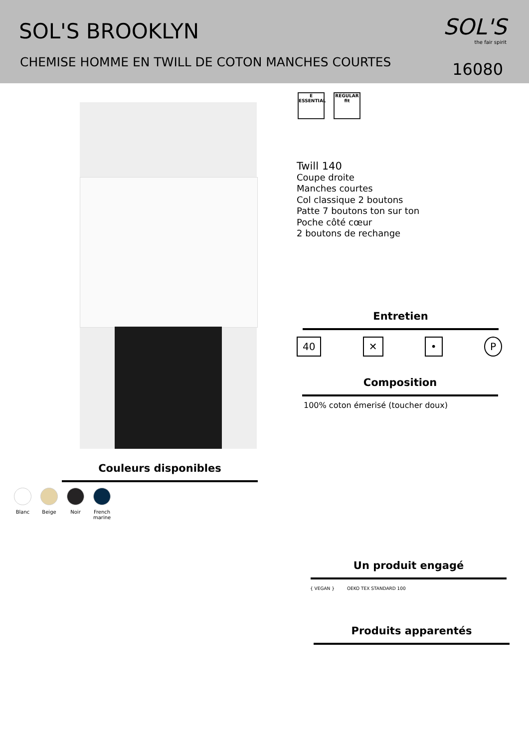SOL'S BROOKLYN
CHEMISE HOMME EN TWILL DE COTON MANCHES COURTES
SOL'S
the fair spirit
16080
E
ESSENTIAL
REGULAR
fit
Twill 140
Coupe droite
Manches courtes
Col classique 2 boutons
Patte 7 boutons ton sur ton
Poche côté cœur
2 boutons de rechange
Entretien
40 ✕ • P
Composition
100% coton émerisé (toucher doux)
Couleurs disponibles
Blanc Beige Noir French marine
Un produit engagé
{ VEGAN } OEKO TEX STANDARD 100
Produits apparentés